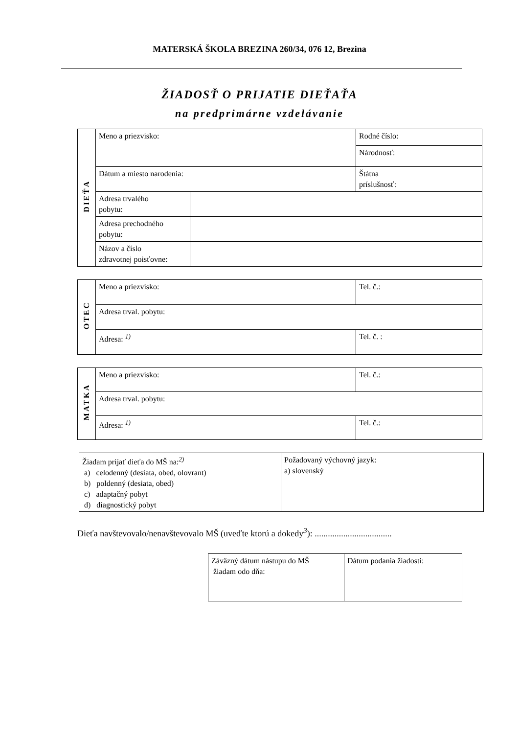MATERSKÁ ŠKOLA BREZINA 260/34, 076 12, Brezina
ŽIADOSŤ O PRIJATIE DIEŤAŤA
na predprimárne vzdelávanie
| DIEŤA | Meno a priezvisko: | | Rodné číslo: |
| | | | Národnosť: |
| | Dátum a miesto narodenia: | | Štátna príslušnosť: |
| | Adresa trvalého pobytu: | | |
| | Adresa prechodného pobytu: | | |
| | Názov a číslo zdravotnej poisťovne: | | |
| OTEC | Meno a priezvisko: | Tel. č.: |
| | Adresa trval. pobytu: | |
| | Adresa: <sup>1)</sup> | Tel. č. : |
| MATKA | Meno a priezvisko: | Tel. č.: |
| | Adresa trval. pobytu: | |
| | Adresa: <sup>1)</sup> | Tel. č.: |
| Žiadam prijať dieťa do MŠ na:<sup>2)</sup> a) celodenný (desiata, obed, olovrant) b) poldenný (desiata, obed) c) adaptačný pobyt d) diagnostický pobyt | Požadovaný výchovný jazyk: a) slovenský |
Dieťa navštevovalo/nenavštevovalo MŠ (uveďte ktorú a dokedy<sup>3</sup>): ...................................
| Záväzný dátum nástupu do MŠ žiadam odo dňa: | Dátum podania žiadosti: |